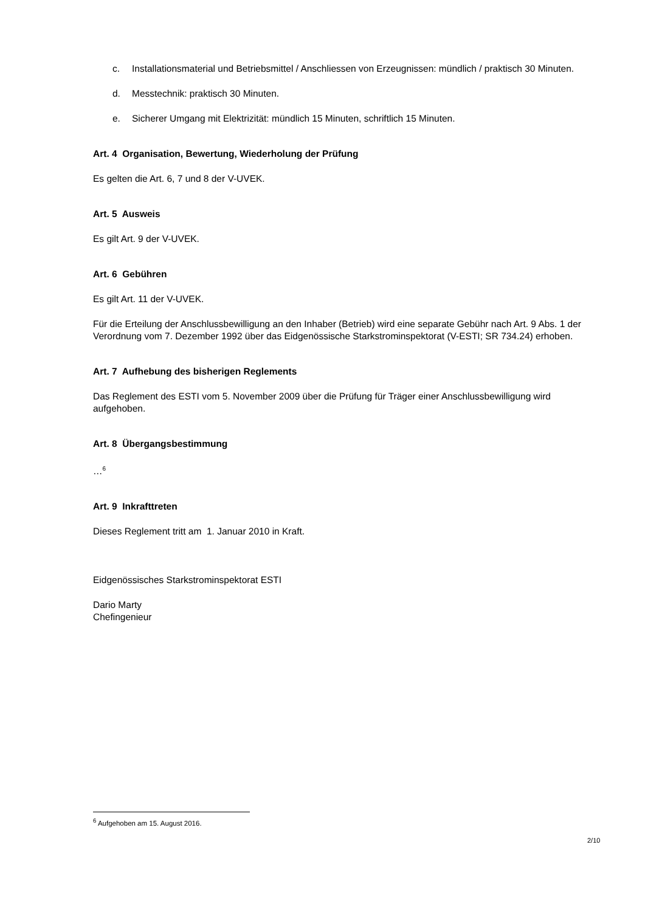c. Installationsmaterial und Betriebsmittel / Anschliessen von Erzeugnissen: mündlich / praktisch 30 Minuten.
d. Messtechnik: praktisch 30 Minuten.
e. Sicherer Umgang mit Elektrizität: mündlich 15 Minuten, schriftlich 15 Minuten.
Art. 4 Organisation, Bewertung, Wiederholung der Prüfung
Es gelten die Art. 6, 7 und 8 der V-UVEK.
Art. 5 Ausweis
Es gilt Art. 9 der V-UVEK.
Art. 6 Gebühren
Es gilt Art. 11 der V-UVEK.
Für die Erteilung der Anschlussbewilligung an den Inhaber (Betrieb) wird eine separate Gebühr nach Art. 9 Abs. 1 der Verordnung vom 7. Dezember 1992 über das Eidgenössische Starkstrominspektorat (V-ESTI; SR 734.24) erhoben.
Art. 7 Aufhebung des bisherigen Reglements
Das Reglement des ESTI vom 5. November 2009 über die Prüfung für Träger einer Anschlussbewilligung wird aufgehoben.
Art. 8 Übergangsbestimmung
…<sup>6</sup>
Art. 9 Inkrafttreten
Dieses Reglement tritt am 1. Januar 2010 in Kraft.
Eidgenössisches Starkstrominspektorat ESTI
Dario Marty
Chefingenieur
<sup>6</sup> Aufgehoben am 15. August 2016.
2/10